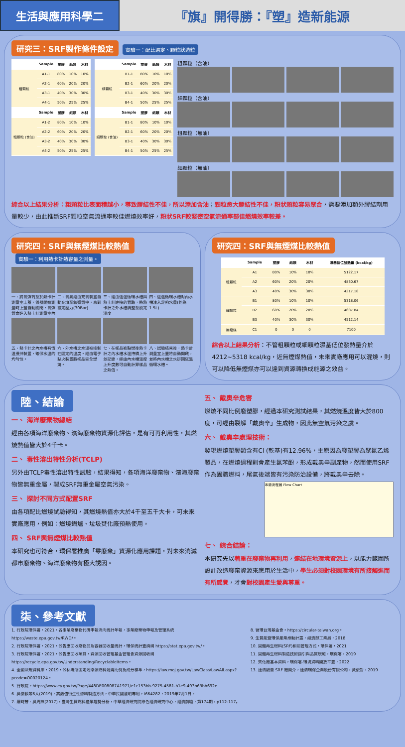生活與應用科學二
『旗』開得勝：『塑』造新能源
研究三：SRF製作條件設定 實驗一：配比選定、顆粒狀造粒
| | Sample | 塑膠 | 紙類 | 木材 |
| --- | --- | --- | --- | --- |
| 粗顆粒 | A1-1 | 80% | 10% | 10% |
| | A2-1 | 60% | 20% | 20% |
| | A3-1 | 40% | 30% | 30% |
| | A4-1 | 50% | 25% | 25% |
| | Sample | 塑膠 | 紙類 | 木材 |
| 粗顆粒 (含油) | A1-2 | 80% | 10% | 10% |
| | A2-2 | 60% | 20% | 20% |
| | A3-2 | 40% | 30% | 30% |
| | A4-2 | 50% | 25% | 25% |
| | Sample | 塑膠 | 紙類 | 木材 |
| --- | --- | --- | --- | --- |
| 細顆粒 | B1-1 | 80% | 10% | 10% |
| | B2-1 | 60% | 20% | 20% |
| | B3-1 | 40% | 30% | 30% |
| | B4-1 | 50% | 25% | 25% |
| | Sample | 塑膠 | 紙類 | 木材 |
| 細顆粒 (含油) | B1-1 | 80% | 10% | 10% |
| | B2-1 | 60% | 20% | 20% |
| | B3-1 | 40% | 30% | 30% |
| | B4-1 | 50% | 25% | 25% |
粗顆粒（含油）
細顆粒（含油）
粗顆粒（無油）
細顆粒（無油）
綜合以上結果分析：粗顆粒比表面積越小，導致膠結性不佳，所以添加含油；顆粒愈大膠結性不佳，粉狀顆粒容易聚合，需要添加額外膠結劑用量較少，由此推斷SRF顆粒空氣流通率較佳燃燒效率好，粉狀SRF較緊密空氣流通率部佳燃燒效率較差。
研究四：SRF與無煙煤比較熱值 實驗一：利用熱卡計熱容量之測量。
一、將氧彈筒至於熱卡計測量室上蓋，儀器開始測量時上蓋自動關閉，氧彈筒會進入熱卡計測量室內
二、氧氣經由充氧裝置自動充填至氧彈筒中，直到設定壓力(30Bar)
三、經由恆溫循環水槽與熱卡計連接的管路，將熱卡計之外水槽調整至設定溫度
四、恆溫循環水槽對內水槽注入足夠水量(約為1.5L)
五、熱卡計之內水槽有恆溫攪拌裝置，確保水溫的均勻性。
六、外水槽之水溫被控制在固定的溫度。經由電子點火裝置將樣品完全燃燒。
七、在樣品被點燃後熱卡計之內水槽水溫持續上升並記錄，經由內水槽溫度上升度數可自動計算樣品之熱值。
八、試驗結束後，熱卡計測量室上蓋將自動開啟，並將內水槽之水徘回恆溫循環水槽。
研究四：SRF與無煙煤比較熱值
| | Sample | 塑膠 | 紙類 | 木材 | 濕基低位發熱量 (kcal/kg) |
| --- | --- | --- | --- | --- | --- |
| 粗顆粒 | A1 | 80% | 10% | 10% | 5122.17 |
| | A2 | 60% | 20% | 20% | 4830.67 |
| | A3 | 40% | 30% | 30% | 4217.18 |
| 細顆粒 | B1 | 80% | 10% | 10% | 5318.06 |
| | B2 | 60% | 20% | 20% | 4687.84 |
| | B3 | 40% | 30% | 30% | 4512.14 |
| 無煙煤 | C1 | 0 | 0 | 0 | 7100 |
綜合以上結果分析：不管粗顆粒或細顆粒濕基低位發熱量介於4212~5318 kcal/kg，近無煙煤熱值，未來實廠應用可以混燒，則可以降低無煙煤亦可以達到資源轉換成能源之效益。
陸、結論
一、 海洋廢棄物總結
經由各項海洋廢棄物、濱海廢棄物資源化評估，是有可再利用性，其燃燒熱值皆大於4千卡。
二、 毒性溶出特性分析(TCLP)
另外由TCLP毒性溶出特性試驗，結果得知，各項海洋廢棄物、濱海廢棄物皆無重金屬，製成SRF無重金屬空氣污染。
三、 探討不同方式配置SRF
由各項配比燃燒試驗得知，其燃燒熱值亦大於4千至五千大卡，可未來實廠應用，例如：燃燒鍋爐、垃圾焚化廠預熱使用。
四、 SRF與無煙煤比較熱值
本研究也可符合，環保署推廣「零廢棄」資源化應用課題，對未來消減都市廢棄物、海洋廢棄物有極大誘因。
五、 戴奧辛危害
燃燒不同比例廢塑膠，經過本研究測試結果，其燃燒溫度皆大於800度，可經由裂解「戴奧辛」生成物，因此無空氣污染之虞。
六、 戴奧辛處理技術：
發現燃燒塑膠類含有Cl (乾基)有12.96%，主原因為廢塑膠為聚氯乙烯製品，在燃燒過程則會產生氯苯酚，形成戴奧辛副產物，然而使用SRF作為固體燃料，尾氣後端皆有污染防治設備，將戴奧辛去除。
本廠流程圖 Flow Chart
七、 綜合結論：
本研究先以著重在廢棄物再利用，連結在地環境資源上，以能力範圍所設計改造廢棄資源來應用於生活中，學生必須對校園環境有所接觸進而有所感覺，才會對校園產生愛與尊重。
柒、參考文獻
1. 行政院環保署，2021，各事業廢棄物代碼申報流向統計年報，事業廢棄物申報及管理系統 https://waste.epa.gov.tw/RWD/。
2. 行政院環保署，2021，公告應回收廢物品及容器回收量統計，環保統計查詢網 https://stat.epa.gov.tw/。
3. 行政院環保署，2021，公告應回收項目，資源回收管理基金管理會資源回收網 https://recycle.epa.gov.tw/Understanding/RecyclableItems。
4. 全國法規資料庫，2019，公私場所固定污染源燃料混燒比例及成分標準，https://law.moj.gov.tw/LawClass/LawAll.aspx?pcode=O0020124。
5. 行政院。https://www.ey.gov.tw/Page/448DE008087A1971/e1c153bb-9275-4581-b1e9-493b63bb692e
6. 吳俊毅等6人(2019)，高熱值衍生性燃料製造方法，中華民國發明專利，I664282，2019年7月1日。
7. 羅時芳、吳周燕(2017)，臺灣生質燃料產業趨勢分析，中華經濟研究院綠色經濟研究中心，經濟前瞻，第174期，p112-117。
8. 循環台灣基金會。https://circular-taiwan.org。
9. 生質能暨環保產業推動計畫，經濟部工業局，2018
10. 固體再生燃料(SRF)相關管理方式，環保署，2021
11. 固體再生燃料製造技術指引與品質規範，環保署，2019
12. 焚化廠基本資料，環保署-環境資料開放平臺，2022
13. 達清觀音 SRF 廠簡介，達清環保企業股份有限公司，黃俊哲，2019